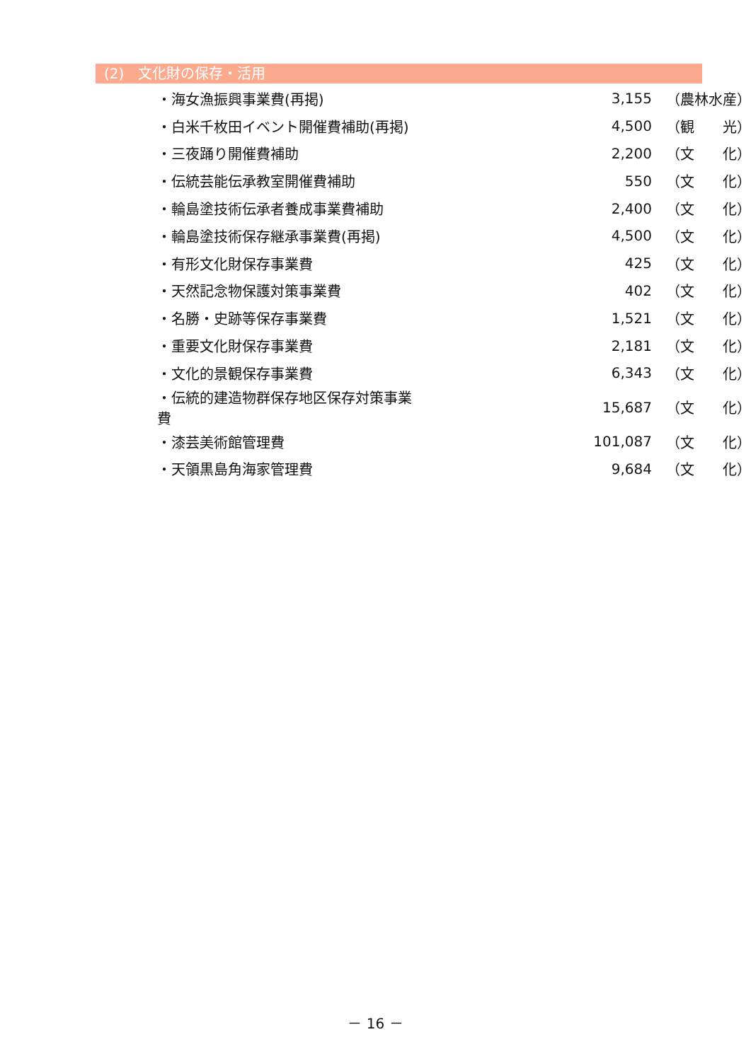(2)　文化財の保存・活用
| ・海女漁振興事業費(再掲) | 3,155 | （農林水産） |
| ・白米千枚田イベント開催費補助(再掲) | 4,500 | （観 光） |
| ・三夜踊り開催費補助 | 2,200 | （文 化） |
| ・伝統芸能伝承教室開催費補助 | 550 | （文 化） |
| ・輪島塗技術伝承者養成事業費補助 | 2,400 | （文 化） |
| ・輪島塗技術保存継承事業費(再掲) | 4,500 | （文 化） |
| ・有形文化財保存事業費 | 425 | （文 化） |
| ・天然記念物保護対策事業費 | 402 | （文 化） |
| ・名勝・史跡等保存事業費 | 1,521 | （文 化） |
| ・重要文化財保存事業費 | 2,181 | （文 化） |
| ・文化的景観保存事業費 | 6,343 | （文 化） |
| ・伝統的建造物群保存地区保存対策事業費 | 15,687 | （文 化） |
| ・漆芸美術館管理費 | 101,087 | （文 化） |
| ・天領黒島角海家管理費 | 9,684 | （文 化） |
－ 16 －